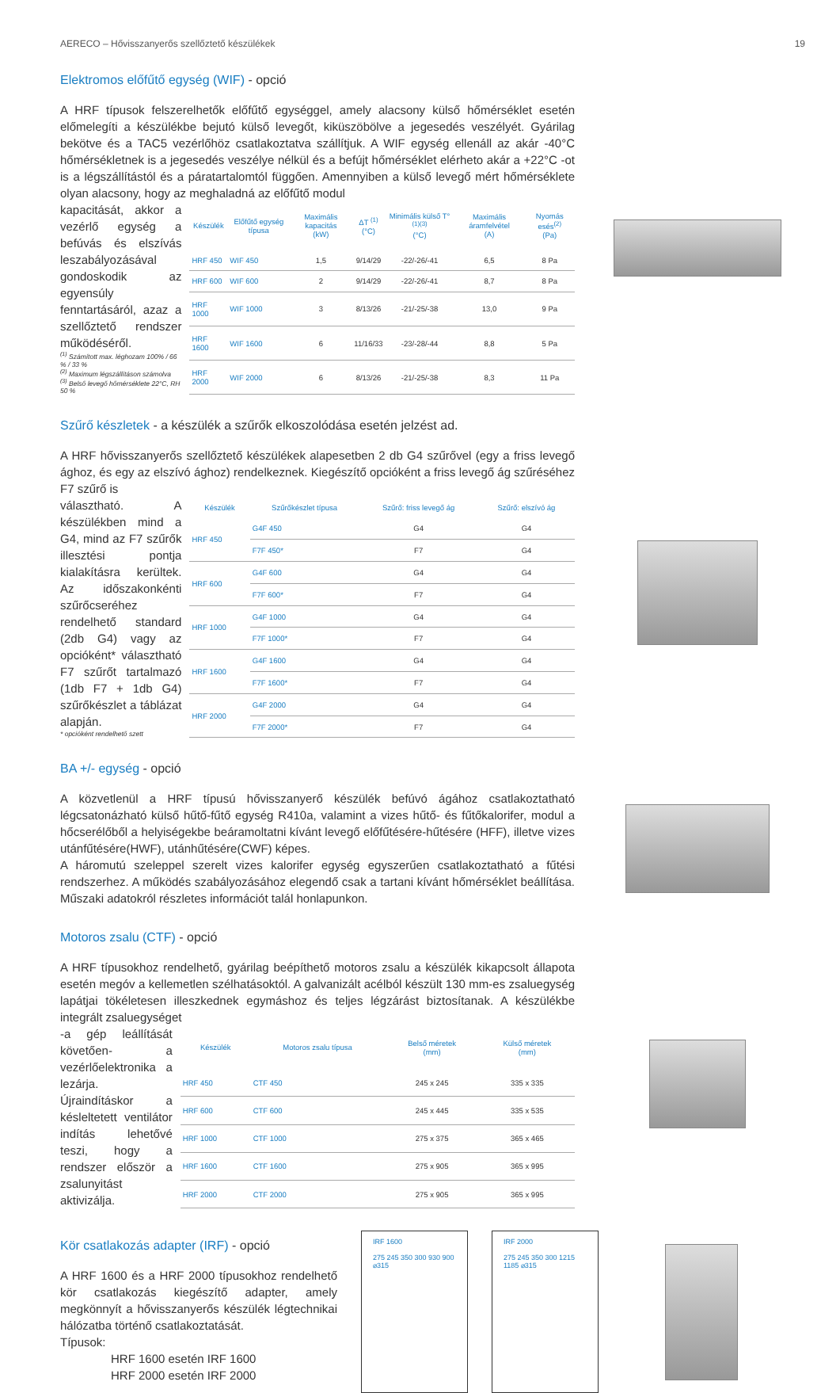AERECO – Hővisszanyerős szellőztető készülékek 19
Elektromos előfűtő egység (WIF) - opció
A HRF típusok felszerelhetők előfűtő egységgel, amely alacsony külső hőmérséklet esetén előmelegíti a készülékbe bejutó külső levegőt, kiküszöbölve a jegesedés veszélyét. Gyárilag bekötve és a TAC5 vezérlőhöz csatlakoztatva szállítjuk. A WIF egység ellenáll az akár -40°C hőmérsékletnek is a jegesedés veszélye nélkül és a befújt hőmérséklet elérheto akár a +22°C -ot is a légszállítástól és a páratartalomtól függően. Amennyiben a külső levegő mért hőmérséklete olyan alacsony, hogy az meghaladná az előfűtő modul
kapacitását, akkor a vezérlő egység a befúvás és elszívás leszabályozásával gondoskodik az egyensúly fenntartásáról, azaz a szellőztető rendszer működéséről.
<sup>(1)</sup> Számított max. léghozam 100% / 66 % / 33 %
<sup>(2)</sup> Maximum légszállításon számolva
<sup>(3)</sup> Belső levegő hőmérséklete 22°C, RH 50 %
| Készülék | Előfűtő egység típusa | Maximális kapacitás (kW) | ΔT <sup>(1)</sup> (°C) | Minimális külső T°<sup>(1)(3)</sup> (°C) | Maximális áramfelvétel (A) | Nyomás esés<sup>(2)</sup> (Pa) |
| --- | --- | --- | --- | --- | --- | --- |
| HRF 450 | WIF 450 | 1,5 | 9/14/29 | -22/-26/-41 | 6,5 | 8 Pa |
| HRF 600 | WIF 600 | 2 | 9/14/29 | -22/-26/-41 | 8,7 | 8 Pa |
| HRF 1000 | WIF 1000 | 3 | 8/13/26 | -21/-25/-38 | 13,0 | 9 Pa |
| HRF 1600 | WIF 1600 | 6 | 11/16/33 | -23/-28/-44 | 8,8 | 5 Pa |
| HRF 2000 | WIF 2000 | 6 | 8/13/26 | -21/-25/-38 | 8,3 | 11 Pa |
Szűrő készletek - a készülék a szűrők elkoszolódása esetén jelzést ad.
A HRF hővisszanyerős szellőztető készülékek alapesetben 2 db G4 szűrővel (egy a friss levegő ághoz, és egy az elszívó ághoz) rendelkeznek. Kiegészítő opcióként a friss levegő ág szűréséhez F7 szűrő is
választható. A készülékben mind a G4, mind az F7 szűrők illesztési pontja kialakításra kerültek. Az időszakonkénti szűrőcseréhez rendelhető standard (2db G4) vagy az opcióként* választható F7 szűrőt tartalmazó (1db F7 + 1db G4) szűrőkészlet a táblázat alapján.
* opcióként rendelhető szett
| Készülék | Szűrőkészlet típusa | Szűrő: friss levegő ág | Szűrő: elszívó ág |
| --- | --- | --- | --- |
| HRF 450 | G4F 450 | G4 | G4 |
| | F7F 450* | F7 | G4 |
| HRF 600 | G4F 600 | G4 | G4 |
| | F7F 600* | F7 | G4 |
| HRF 1000 | G4F 1000 | G4 | G4 |
| | F7F 1000* | F7 | G4 |
| HRF 1600 | G4F 1600 | G4 | G4 |
| | F7F 1600* | F7 | G4 |
| HRF 2000 | G4F 2000 | G4 | G4 |
| | F7F 2000* | F7 | G4 |
BA +/- egység - opció
A közvetlenül a HRF típusú hővisszanyerő készülék befúvó ágához csatlakoztatható légcsatonázható külső hűtő-fűtő egység R410a, valamint a vizes hűtő- és fűtőkalorifer, modul a hőcserélőből a helyiségekbe beáramoltatni kívánt levegő előfűtésére-hűtésére (HFF), illetve vizes utánfűtésére(HWF), utánhűtésére(CWF) képes.
A háromutú szeleppel szerelt vizes kalorifer egység egyszerűen csatlakoztatható a fűtési rendszerhez. A működés szabályozásához elegendő csak a tartani kívánt hőmérséklet beállítása. Műszaki adatokról részletes információt talál honlapunkon.
Motoros zsalu (CTF) - opció
A HRF típusokhoz rendelhető, gyárilag beépíthető motoros zsalu a készülék kikapcsolt állapota esetén megóv a kellemetlen szélhatásoktól. A galvanizált acélból készült 130 mm-es zsaluegység lapátjai tökéletesen illeszkednek egymáshoz és teljes légzárást biztosítanak. A készülékbe integrált zsaluegységet
-a gép leállítását követően- a vezérlőelektronika a lezárja. Újraindításkor a késleltetett ventilátor indítás lehetővé teszi, hogy a rendszer először a zsalunyitást aktivizálja.
| Készülék | Motoros zsalu típusa | Belső méretek (mm) | Külső méretek (mm) |
| --- | --- | --- | --- |
| HRF 450 | CTF 450 | 245 x 245 | 335 x 335 |
| HRF 600 | CTF 600 | 245 x 445 | 335 x 535 |
| HRF 1000 | CTF 1000 | 275 x 375 | 365 x 465 |
| HRF 1600 | CTF 1600 | 275 x 905 | 365 x 995 |
| HRF 2000 | CTF 2000 | 275 x 905 | 365 x 995 |
Kör csatlakozás adapter (IRF) - opció
A HRF 1600 és a HRF 2000 típusokhoz rendelhető kör csatlakozás kiegészítő adapter, amely megkönnyít a hővisszanyerős készülék légtechnikai hálózatba történő csatlakoztatását.
Típusok:
HRF 1600 esetén IRF 1600
HRF 2000 esetén IRF 2000
IRF 1600
275 245 350 300 930 900 ⌀315
IRF 2000
275 245 350 300 1215 1185 ⌀315